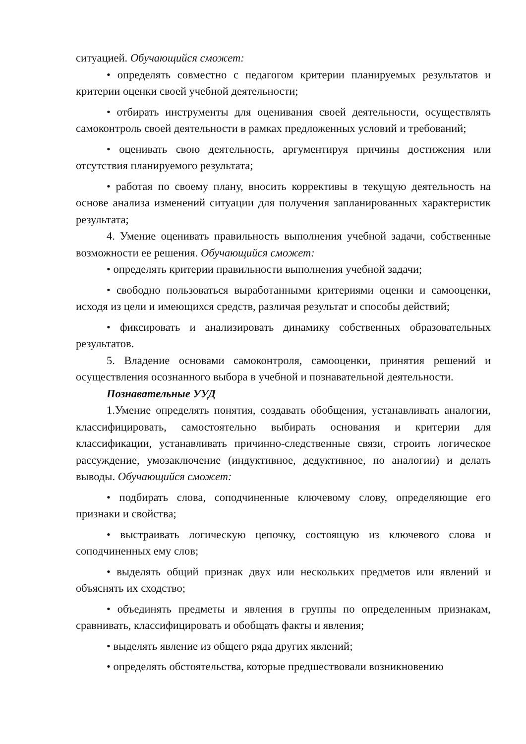ситуацией. Обучающийся сможет:
• определять совместно с педагогом критерии планируемых результатов и критерии оценки своей учебной деятельности;
• отбирать инструменты для оценивания своей деятельности, осуществлять самоконтроль своей деятельности в рамках предложенных условий и требований;
• оценивать свою деятельность, аргументируя причины достижения или отсутствия планируемого результата;
• работая по своему плану, вносить коррективы в текущую деятельность на основе анализа изменений ситуации для получения запланированных характеристик результата;
4. Умение оценивать правильность выполнения учебной задачи, собственные возможности ее решения. Обучающийся сможет:
• определять критерии правильности выполнения учебной задачи;
• свободно пользоваться выработанными критериями оценки и самооценки, исходя из цели и имеющихся средств, различая результат и способы действий;
• фиксировать и анализировать динамику собственных образовательных результатов.
5. Владение основами самоконтроля, самооценки, принятия решений и осуществления осознанного выбора в учебной и познавательной деятельности.
Познавательные УУД
1.Умение определять понятия, создавать обобщения, устанавливать аналогии, классифицировать, самостоятельно выбирать основания и критерии для классификации, устанавливать причинно-следственные связи, строить логическое рассуждение, умозаключение (индуктивное, дедуктивное, по аналогии) и делать выводы. Обучающийся сможет:
• подбирать слова, соподчиненные ключевому слову, определяющие его признаки и свойства;
• выстраивать логическую цепочку, состоящую из ключевого слова и соподчиненных ему слов;
• выделять общий признак двух или нескольких предметов или явлений и объяснять их сходство;
• объединять предметы и явления в группы по определенным признакам, сравнивать, классифицировать и обобщать факты и явления;
• выделять явление из общего ряда других явлений;
• определять обстоятельства, которые предшествовали возникновению